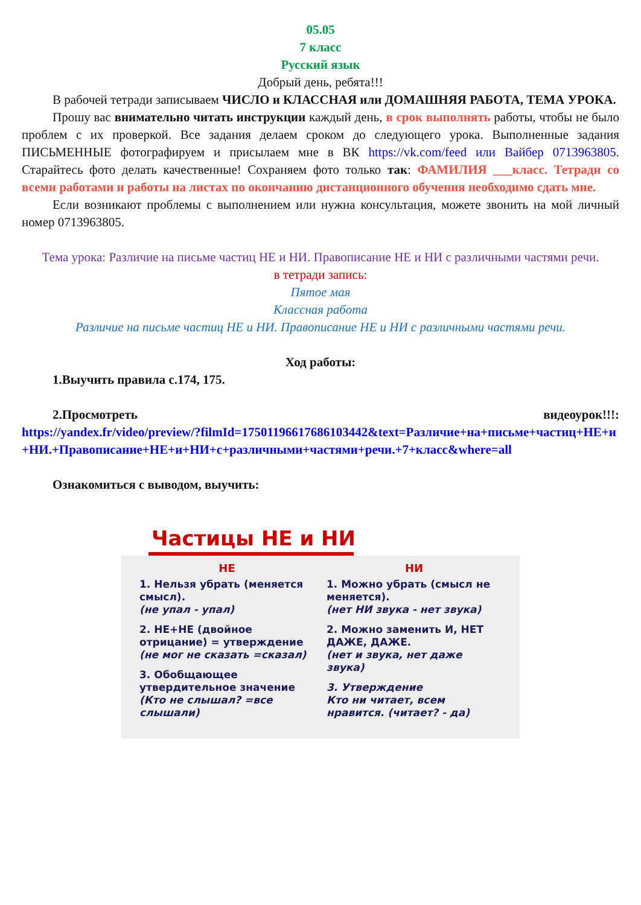05.05
7 класс
Русский язык
Добрый день, ребята!!!
В рабочей тетради записываем ЧИСЛО и КЛАССНАЯ или ДОМАШНЯЯ РАБОТА, ТЕМА УРОКА.
Прошу вас внимательно читать инструкции каждый день, в срок выполнять работы, чтобы не было проблем с их проверкой. Все задания делаем сроком до следующего урока. Выполненные задания ПИСЬМЕННЫЕ фотографируем и присылаем мне в ВК https://vk.com/feed или Вайбер 0713963805. Старайтесь фото делать качественные! Сохраняем фото только так: ФАМИЛИЯ ___класс. Тетради со всеми работами и работы на листах по окончанию дистанционного обучения необходимо сдать мне.
Если возникают проблемы с выполнением или нужна консультация, можете звонить на мой личный номер 0713963805.
Тема урока: Различие на письме частиц НЕ и НИ. Правописание НЕ и НИ с различными частями речи.
в тетради запись:
Пятое мая
Классная работа
Различие на письме частиц НЕ и НИ. Правописание НЕ и НИ с различными частями речи.
Ход работы:
1.Выучить правила с.174, 175.
2.Просмотреть видеоурок!!!:
https://yandex.fr/video/preview/?filmId=17501196617686103442&text=Различие+на+письме+частиц+НЕ+и+НИ.+Правописание+НЕ+и+НИ+с+различными+частями+речи.+7+класс&where=all
Ознакомиться с выводом, выучить:
Частицы НЕ и НИ
НЕ
1. Нельзя убрать (меняется смысл).
(не упал - упал)
2. НЕ+НЕ (двойное отрицание) = утверждение
(не мог не сказать =сказал)
3. Обобщающее утвердительное значение
(Кто не слышал? =все слышали)
НИ
1. Можно убрать (смысл не меняется).
(нет НИ звука - нет звука)
2. Можно заменить И, НЕТ ДАЖЕ, ДАЖЕ.
(нет и звука, нет даже звука)
3. Утверждение
Кто ни читает, всем нравится. (читает? - да)